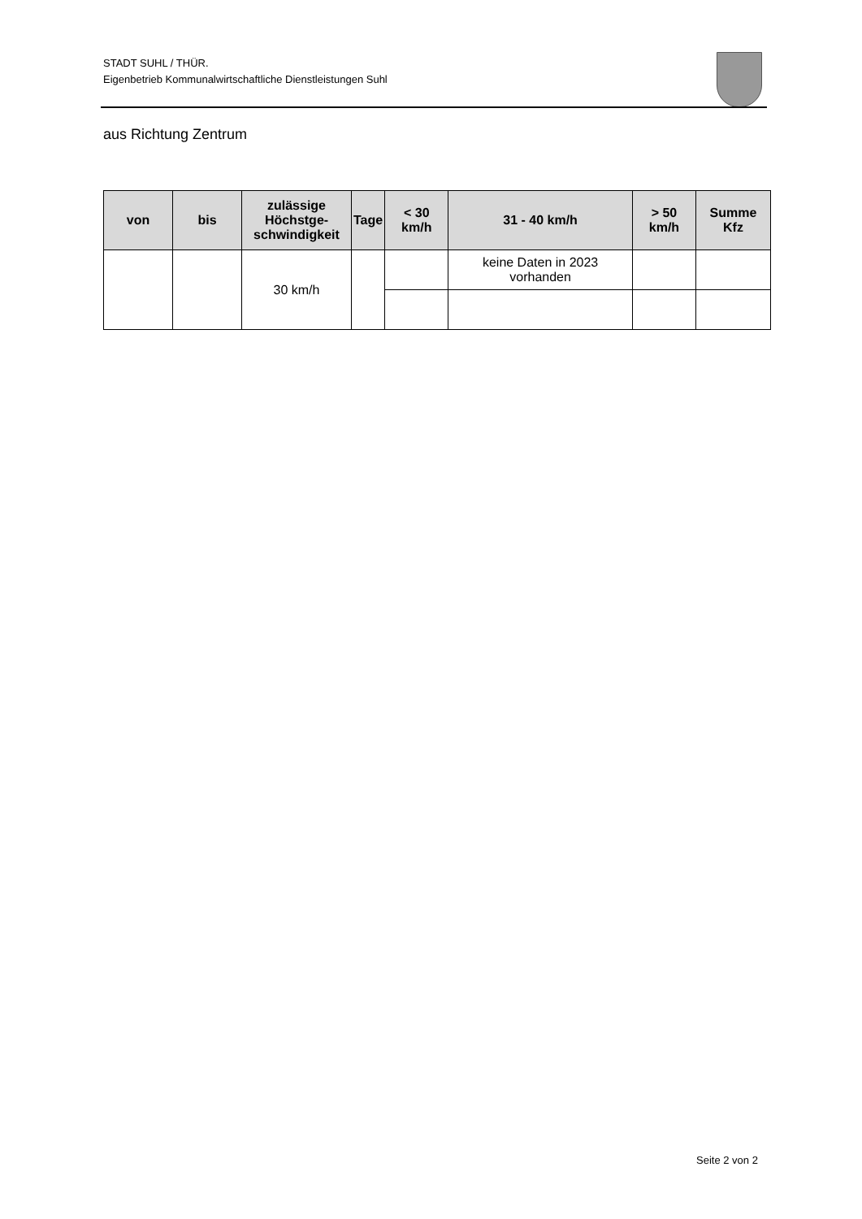STADT SUHL / THÜR.
Eigenbetrieb Kommunalwirtschaftliche Dienstleistungen Suhl
aus Richtung Zentrum
| von | bis | zulässige Höchstge-schwindigkeit | Tage | < 30 km/h | 31 - 40 km/h | > 50 km/h | Summe Kfz |
| --- | --- | --- | --- | --- | --- | --- | --- |
| | | 30 km/h | | | keine Daten in 2023 vorhanden | | |
Seite 2 von 2